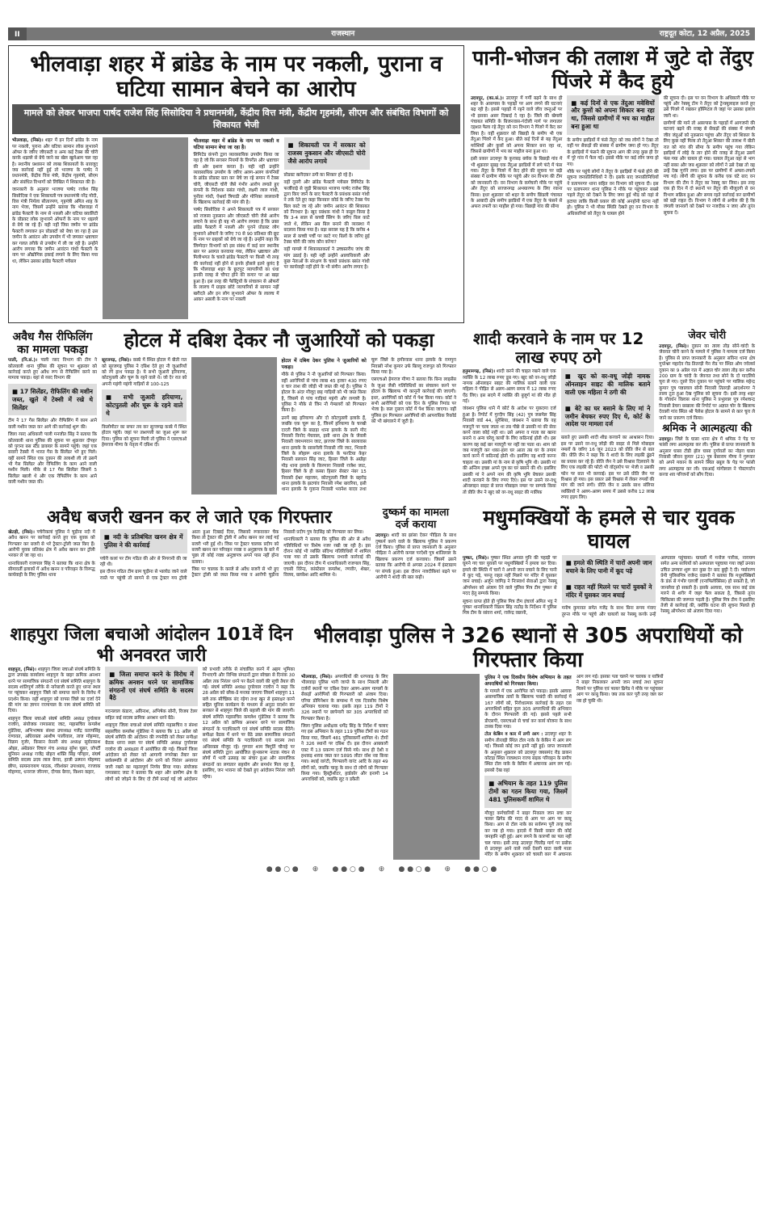II राजस्थान राष्ट्रदूत कोटा, 12 अप्रैल, 2025
भीलवाड़ा शहर में ब्रांडेड के नाम पर नकली, पुराना व घटिया सामान बेचने का आरोप
मामले को लेकर भाजपा पार्षद राजेश सिंह सिसोदिया ने प्रधानमंत्री, केंद्रीय वित्त मंत्री, केंद्रीय गृहमंत्री, सीएम और संबंधित विभागों को शिकायत भेजी
भीलवाड़ा, (निसं)। शहर में इन दिनों ब्रांडेड के नाम पर नकली, पुराना और घटिया सामान लोक लुभावने ऑफर के जरिए जीएसटी व अन्य कई टैक्स की चोरी करके धड़ल्ले से बेचे जाने का खेल खुलेआम चल रहा है। स्थानीय प्रशासन को लाख शिकायतों के बावजूद जब कार्रवाई नहीं हुई तो भाजपा के पार्षद ने प्रधानमंत्री, केंद्रीय वित्त मंत्री, केंद्रीय गृहमंत्री, सीएम और संबंधित विभागों को लिखित में शिकायत की है।
जानकारी के अनुसार भाजपा पार्षद राजेश सिंह सिसोदिया ने एक शिकायती पत्र प्रधानमंत्री नरेंद्र मोदी, वित्त मंत्री निर्मला सीतारमण, गृहमंत्री अमित शाह के नाम भेजा, जिसमें उन्होंने बताया कि भीलवाड़ा में ब्रांडेड फैक्टरी के नाम से नकली और घटिया क्वालिटी के प्रोडक्ट लोक लुभावने ऑफरों के नाम पर धड़ल्ले से बेचे जा रहे हैं। यही नहीं जिस जमीन पर ब्रांडेड फैक्टरी लगाकर इन प्रोडक्टों को बेचा जा रहा है उस जमीन के आवंटन और उपयोग में भी जमकर भ्रष्टाचार कर गलत तरीके से उपयोग में ली जा रही है। उन्होंने आरोप लगाया कि जमीन आवंटन गांधी फैक्टरी के नाम पर औद्योगिक इकाई लगाने के लिए किया गया था, लेकिन उसका ब्रांडेड फैक्टरी ग्लोबल
भीलवाड़ा शहर में ब्रांडेड के नाम पर नकली व घटिया सामान बेचा जा रहा है।
लिमिटेड कंपनी द्वारा व्यावसायिक उपयोग किया जा रहा है जो कि सरासर नियमों के विपरीत और भ्रष्टाचार की ओर इशारा करता है। यही नहीं उन्होंने व्यावसायिक उपयोग के जरिए अलग-अलग कंपनियों के ब्रांडेड प्रोडक्ट बता कर बेचे जा रहे समान में टैक्स चोरी, जीएसटी चोरी जैसे गंभीर आरोप लगाते हुए कंपनी के निदेशक बसंत गांधी, लक्ष्मी लाल गांधी, पुनीता गांधी, ऐश्वर्या त्रिपाठी और मोनिका लालवानी के खिलाफ कार्रवाई की मांग की है।
पार्षद सिसोदिया ने अपने शिकायती पत्र में सरकार को राजस्व नुकसान और जीएसटी चोरी जैसे आरोप लगाने के साथ ही यह भी आरोप लगाया है कि उक्त ब्रांडेड फैक्टरी में नकली और पुराने प्रोडक्ट लोग लुभावने ऑफरों के जरिए 70 से 90 प्रतिशत की छूट के नाम पर ग्राहकों को बेचे जा रहे हैं। उन्होंने कहा कि जिम्मेदार विभागों को इस संबंध में कई बार स्थानीय स्तर पर अवगत करवाया गया, लेकिन भ्रष्टाचार और मिलीभगत के चलते ब्रांडेड फैक्टरी पर किसी भी तरह की कार्रवाई नहीं होने से इनके हौसले इतने बुलंद है कि भीलवाड़ा शहर के छुटपुट व्यापारियों का धंधा इनकी वजह से चौपट होने की कगार पर आ खड़ा हुआ है। इस तरह की फैक्ट्रियों के संचालन से ऑफरों के लालच में ग्राहक छोटे व्यापारियों से सामान नहीं खरीदते और इन लोग लुभावने ऑफर के लालच में आकर असली के नाम पर नकली
■ शिकायती पत्र में सरकार को राजस्व नुकसान और जीएसटी चोरी जैसे आरोप लगाये
प्रोडक्ट खरीदकर ठगी का शिकार हो रहे है।
वहीं दूसरी और ब्रांडेड फैक्टरी ग्लोबल लिमिटेड के फर्जीवाड़े से जुड़ी शिकायत भाजपा पार्षद राजेश सिंह द्वारा किए जाने के बाद फैक्टरी के प्रबंधक बसंत गांधी ने तर्क देते हुए कहा किनबार कोर्ड के जरिए टैक्स पेय बिल काटे जा रहे और जमीन आवंटन की शिकायत को निराधार है। खुद प्रबंधक गांधी ने कबूल किया है कि 3-4 साल से कच्ची स्लिप के जरिए बिल काटे जाते थे, लेकिन अब बिल बनाने की व्यवस्था में बदलाव किया गया है। बड़ा सवाल यह है कि करीब 4 साल से कच्ची पर्चीं पर काटे गए बिलों के जरिए हुई टैक्स चोरी की जांच कौन करेगा?
वहीं मामले में शिकायतकर्ता ने उच्चस्तरीय जांच की मांग उठाई है। यही नहीं उन्होंने आलाधिकारी और कुछ नेताओं के संरक्षण के चलते प्रबंधक बसंत गांधी पर कार्यवाही नहीं होने के भी संगीन आरोप लगाए है।
पानी-भोजन की तलाश में जुटे दो तेंदुए पिंजरे में कैद हुये
उदयपुर, (का.सं.)। उदयपुर में गर्मी बढ़ने के साथ ही शहर के आसपास के पहाड़ों पर आग लगने की घटनाएं बढ़ रही है। इससे पहाड़ों में रहने वाले जीव जन्तुओं पर भी इसका असर दिखाई दे रहा है। जिले की खेमली पंचायत समिति के बिजनवास-गंदोली मार्ग पर लगातार दहशत फैला रहे तेंदुए को वन विभाग ने पिंजरे में कैद कर लिया है। वहीं शुक्रवार को बिछड़ी के समीप भी एक तेंदुआ पिंजरे में कैद हुआ। बीते कई दिनों से यह तेंदुआ मवेशियों और कुत्तों को अपना शिकार बना रहा था, जिससे ग्रामीणों में भय का माहौल बना हुआ था।
इसी प्रकार उदयपुर के कुराबड़ ब्लॉक के बिछड़ी गांव में भी शुक्रवार सुबह एक तेंदुआ झाडियों में लगे फंदे में फंस गया। तेंदुए के पिंजरे में कैद होने की सूचना पर बड़ी संख्या में ग्रामीण मौके पर पहुंचे और वन विभाग की टीम को जानकारी दी। वन विभाग के कर्मचारी मौके पर पहुंचे और तेंदुए को सज्जनगढ़ अभयारण्य के लिए रवाना किया। इधर शुक्रवार को शहर के समीप छिंडली पंचायत के आबादी क्षेत्र समीप झाडियों में एक तेंदुए के फंसने से अफरा तफरी का माहौल हो गया। बिछड़ी गांव की सीमा
■ कई दिनों से एक तेंदुआ मवेशियों और कुत्तों को अपना शिकार बना रहा था, जिससे ग्रामीणों में भय का माहौल बना हुआ था
के समीप झाड़ियों में फंसे तेंदुए को जब लोगों ने देखा तो वहीं पर सैकड़ों की संख्या में ग्रामीण जमा हो गए। तेंदुए के झाड़ियों में फंसने की सूचना आग की तरह कुछ ही देर में पूरे गांव में फैल गई। इससे मौके पर कई लोग जमा हो गए।
मौके पर पहुंचे लोगों ने तेंदुए के झाड़ियों में फंसे होने की सूचना जनप्रतिनिधियों ने दी। इसके बाद जनप्रतिनिधियों ने प्रतापनगर थाना सहित वन विभाग को सूचना दी। इस पर प्रतापनगर थाना पुलिस ने मौके पर पहुंचकर सबसे पहले तेंदुए को देखने के लिए जमा हुई भीड़ को वहां से हटाया ताकि किसी प्रकार की कोई अनहोनी घटना नहीं हो। पुलिस ने भी मौका स्थिति देखते हुए वन विभाग के अधिकारियों को तेंदुए के घायल होने
की सूचना दी। इस पर वन विभाग के अधिकारी मौके पर पहुंचे और रेस्क्यू टीम ने तेंदुए को ट्रेन्क्यूलाइज करते हुए उसे पिंजरे में रखकर हॉस्पिटल ले जहां पर उसका इलाज जारी था।
ग्रामीणों की माने तो आसपास के पहाड़ों में आगजनी की घटनाएं बढ़ने की वजह से सैकड़ों की संख्या में जंगली जीव जंतुओं को नुकसान पहुंचा और तेंदुए को शिकार के लिए कुछ नहीं मिला तो तेंदुआ शिकार की तलाश में बीती रात को गांव की सीमा के समीप पहुंच गया लेकिन झाड़ियों में लोहे के तार होने की वजह से तेंदुआ उसमें फंस गया और घायल हो गया। घायल तेंदुआ वहां से भाग नहीं सका और जब शुक्रवार को लोगों ने उसे देखा तो वह उन्हें देख गुर्राने लगा। इस पर ग्रामीणों में अफरा-तफरी मच गई। लोगों की सूचना के करीब एक घंटे बाद वन विभाग की टीम ने तेंदुए का रेस्क्यू कर लिया। इस तरह एक ही दिन में दो स्थानों पर तेंदुए की मौजूदगी से वन विभाग सक्रिय हुआ और समय रहते कार्रवाई कर ग्रामीणों को बड़ी राहत दी। विभाग ने लोगों से अपील की है कि जंगली जानवरों को देखने पर नजदीक न जाए और तुरंत सूचना दें।
अवैध गैस रीफिलिंग का मामला पकड़ा
होटल में दबिश देकर नौ जुआरियों को पकड़ा
पाली, (नि.सं.)। पाली रसद विभाग की टीम ने कोतवाली थाना पुलिस की सूचना पर शुक्रवार को कार्रवाई करते हुए अवैध रूप से रीफिलिंग करने का मामला पकड़ा। यहां से रसद विभाग की
■ 17 सिलेंडर, रीफिलिंग की मशीन जब्त, खुले में टेक्सी में रखे थे सिलेंडर
टीम ने 17 गैस सिलेंडर और रीफिलिंग में काम आने वाली मशीन जब्त कर आगे की कार्रवाई शुरू की।
जिला रसद अधिकारी पाली मनजीत सिंह ने बताया कि कोतवाली थाना पुलिस की सूचना पर शुक्रवार दोपहर को पुराना बस स्टैंड डाकघर के सामने पहुंचे। जहां एक सवारी टैक्सी में भारत गैस के सिलेंडर भरे हुए मिले। वहीं सामने स्थित एक दुकान की तलाशी ली तो उसमें भी गैस सिलेंडर और रीफिलिंग के काम आने वाली मशीन मिली। मौके से 17 गैस सिलेंडर जिसमें 5 सिलेंडर खाली थे और एक रीफिलिंग के काम आने वाली मशीन जब्त की।
सूरजगढ़, (निसं)। कस्बे में स्थित होटल में बीती रात को सूरजगढ़ पुलिस ने दबिश देते हुए नौ जुआरियों को रंगे हाथ पकड़ा है। ये सभी जुआरी हरियाणा, कोटपुतली और चूरू के रहने वाले थे। जो देर रात को अपनी महंगी महंगी गाड़ियों से 100-125
■ सभी जुआरी हरियाणा, कोटपुतली और चूरू के रहने वाले थे
किलोमीटर का सफर तय कर सूरजगढ़ कस्बे में स्थित होटल पहुंचे। जहां पर ताशपत्ती का जुआ शुरू कर दिया। पुलिस को सूचना मिली तो पुलिस ने एसएचओ हेमराज मीणा के नेतृत्व में दबिश दी।
होटल में दबिश देकर पुलिस ने जुआरियों को पकड़ा।
मौके से पुलिस ने नौ जुआरियों को गिरफ्तार किया। वहीं आरोपियों से पांच लाख 45 हजार 430 रुपए व चार ताश की जोड़ी भी जब्त की गई है। पुलिस ने होटल के अंदर मौजूद छह गाड़ियों को भी जब्त किया है, जिसमें से पांच गाड़ियां महंगी और लग्जरी है। पुलिस ने मौके से जिन नौ गेम्बलरों को गिरफ्तार किया है।
उनमें छह हरियाणा और दो कोटपुतली इलाके हैं, जबकि एक चूरू का है, जिनमें हरियाणा के चरखी दादरी जिले के बाढड़ा थाना इलाके के कारी मोद निवासी विनोद मेघवाल, इसी थाना क्षेत्र के जेवली निवासी जयभगवान जाट, झज्जर जिले के सालावास थाना इलाके के सासरोली निवासी रवि जाट, भिवानी जिले के लोहारू थाना इलाके के फरटिया केहर निवासी बलवान सिंह जाट, हिसार जिले के अग्रोहा मोड़ थाना इलाके के किरमारा निवासी राजेश जाट, हिसार जिले के ही कस्बा हिसार सेक्टर नंबर 15 निवासी ईश्वर महाजन, कोटपुतली जिले के बहरोड़ थाना इलाके के झटगांव निवासी रमेश बावरिया, इसी थाना इलाके के गुवाना निवासी भवनेश यादव तथा चूरू जिले के हमीरवास थाना इलाके के रामपुरा निवासी नरेश कुमार उर्फ बिल्लू राजपूत को गिरफ्तार किया गया है।
एसएचओ हेमराज मीणा ने बताया कि बिना लाइसेंस के जुआ जैसी गतिविधियों का संचालन करने पर होटल के खिलाफ भी कानूनी कार्रवाई की जाएगी। इधर, आरोपियों को कोर्ट में पेश किया गया। कोर्ट ने सभी आरोपियों को एक दिन के पुलिस रिमांड पर भेजा है। कल दुबारा कोर्ट में पेश किया जाएगा। वहीं पुलिस इन गिरफ्तार आरोपियों की आपराधिक रिकॉर्ड को भी खंगालने में जुटी है।
शादी करवाने के नाम पर 12 लाख रुपए ठगे
हनुमानगढ़, (निसं)। शादी करने की चाहत रखने वाले एक व्यक्ति के 12 लाख रुपए डूब गए। खुद को वर-वधू जोड़ी नामक ऑनलाइन साइट की मालिक बताने वाली एक महिला ने पीड़ित से अलग-अलग समय में 12 लाख रुपए ऐंठ लिए। इस सदमे में व्यक्ति की बुजुर्ग मां की मौत हो गई।
जंक्शन पुलिस थाने में कोर्ट के आदेश पर मुकदमा दर्ज हुआ है। रिपोर्ट में गुरदीप सिंह (42) पुत्र जसमेल सिंह निवासी वार्ड 44, सुरेशिया, जंक्शन ने बताया कि वह मजदूरी पर चला जाता था तब पीछे से उसकी मां की सेवा करने वाला कोई नहीं था। उसे अपना व माता का खाना बनाने व अन्य घरेलू कार्यों के लिए कठिनाई होती थी। इस कारण वह कई बार मजदूरी पर नहीं जा पाता था। शाम को जब मजदूरी कर थका-हारा घर आता तब घर के तमाम कार्य करने में कठिनाई होती थी। इसलिए वह शादी करना चाहता था। उसकी मां के नाम से कृषि भूमि थी। उसकी मां की अन्तिम इच्छा अपने पुत्र का घर बसाने की थी। इसलिए उसकी मां ने अपने नाम की कृषि भूमि बेचकर उसकी शादी करवाने के लिए रुपए दिए। इस पर उसने वर-वधू ऑनलाइन साइट से प्राप्त मोबाइल नम्बर पर सम्पर्क किया तो प्रीति जैन ने खुद को वर-वधू साइट की मालिक
■ खुद को वर-वधू जोड़ी नामक ऑनलाइन साइट की मालिक बताने वाली एक महिला ने ठगी की
■ बेटे का घर बसाने के लिए मां ने जमीन बेचकर रुपए दिए थे, कोर्ट के आदेश पर मामला दर्ज
बताते हुए उसकी शादी शीघ्र करवाने का आश्वासन दिया। इस पर उसने वर-वधू जोड़ी की साइट से मिले मोबाइल नम्बरों के जरिए 16 जून 2023 को प्रीति जैन से बात की। प्रीति जैन ने कहा कि वे शादी के लिए लड़की ढूंढने का प्रयास कर रहे हैं। प्रीति जैन ने उसे विश्वास दिलवाने के लिए एक लड़की की फोटो भी वॉट्सऐप पर भेजी व उसकी फोन पर बात भी करवाई। इस पर उसे प्रीति जैन पर विश्वास हो गया। इस प्रकार उसे विश्वास में लेकर रुपयों की मांग की जाने लगी। प्रीति जैन व उसके साथ संलिप्त व्यक्तियों ने अलग-अलग समय में उससे करीब 12 लाख रुपए हड़प लिए।
जेवर चोरी
उदयपुर, (निसं)। दुकान का ताला तोड़ सोने-चांदी के जेवरात चोरी करने के मामले में पुलिस ने मामला दर्ज किया है। पुलिस से प्राप्त जानकारी के अनुसार सविना थाना क्षेत्र गुप्तेश्वर महादेव रोड तितरड़ी मैन रोड पर स्थित ओम ज्वेलर्स दुकान का 9 अप्रेल रात में अज्ञात चोर ताला तोड़ कर करीब 200 ग्राम के चांदी के जेवरात तथा सोने के दो मादलिये चुरा ले गए। दूसरे दिन दुकान पर पहुंचने पर मालिक महेन्द्र कुमार पुत्र पन्नालाल सोनी निवासी तितरड़ी आदर्शनगर ने ताला टूटा हुआ देख पुलिस को सूचना दी। इसी तरह शहर के गोवर्धन विलास थाना पुलिस ने प्रभुलाल पुत्र रमेशचन्द्र निवासी डेचरा बब्बाला की रिपोर्ट पर अज्ञात चोर के खिलाफ देवाली गांव स्थित श्री पैलेस होटल के सामने से कार चुरा ले जाने का प्रकरण दर्ज किया।
श्रमिक ने आत्महत्या की
उदयपुर। जिले के घासा थाना क्षेत्र में श्रमिक ने पेड़ पर फांसी लगा आत्महत्या कर ली। पुलिस से प्राप्त जानकारी के अनुसार घासा टीडी हॉल घासा दुर्गावतों का नोहरा घासा निवासी जीवन कुमार (21) पुत्र बेसाराम मीणा ने गुरूवार को अपने मकान के सामने स्थित बबूल के पेड़ पर फांसी लगा आत्महत्या कर ली। एसआई मांगीलाल ने पोस्टमार्टम करवा शव परिजनों को सौंप दिया।
अवैध बजरी खनन कर ले जाते एक गिरफ्तार
खेतड़ी, (निसं)। पचेरीकलां पुलिस ने चुड़ीना नदी में अवैध खनन पर कार्रवाई करते हुए एक युवक को गिरफ्तार कर बजरी से भरे ट्रैक्टर-ट्रॉली जब्त किए हैं। आरोपी युवक प्रतिबंध क्षेत्र में अवैध खनन कर ट्रॉली भरकर ले जा रहा था।
थानाधिकारी राजपाल सिंह ने बताया कि थाना क्षेत्र के सीमावर्ती इलाकों में अवैध खनन व परिवहन के विरूद्ध कार्यवाही के लिए पुलिस थाना
■ नदी के प्रतिबंधित खनन क्षेत्र में पुलिस ने की कार्रवाई
पचेरी कलां पर टीम गठित की ओर से निगरानी की जा रही थी।
इस दौरान गठित टीम ग्राम चुड़ीना से भालोठ जाने वाले रास्ते पर पहुंची तो सामने से एक ट्रेक्टर मय ट्रॉली आता हुआ दिखाई दिया, जिसको रूकवाकर चैक किया तो ट्रेक्टर की ट्रॉली में अवैध खनन कर लाई गई बजरी भरी हुई थी। जिस पर ट्रैक्टर चालक प्रदीप को बजरी खनन कर परिवहन रवन्ना व अनुज्ञापत्र के बारे में पूछा तो कोई रवन्ना अनुज्ञापत्र अपने पास नहीं होना बताया।
जिस पर चालक के कब्जे से अवैध बजरी से भरे हुए ट्रैक्टर ट्रॉली को जब्त किया गया व आरोपी चुड़ीना निवासी प्रदीप पुत्र वेदसिंह को गिरफ्तार कर लिया।
थानाधिकारी ने बताया कि पुलिस की ओर से अवैध गतिविधियों पर विशेष नजर रखी जा रही है। इस दौरान कोई भी व्यक्ति संदिग्ध गतिविधियों में शामिल पाया गया तो उसके खिलाफ प्रभावी कार्रवाई की जाएगी। इस दौरान टीम में थानाधिकारी राजपाल सिंह, एचसी विरेन्द्र, कांस्टेबल कमलेश, रणवीर, शेखर, विजय, बलकेश आदि शामिल थे।
दुष्कर्म का मामला दर्ज कराया
उदयपुर। शादी का झांसा देकर पीड़िता के साथ दुष्कर्म करने वाले के खिलाफ पुलिस ने प्रकरण दर्ज किया। पुलिस से प्राप्त जानकारी के अनुसार पीड़िता ने आरोपी कमल परदेशी पुत्र शांतिलाल के खिलाफ प्रकरण दर्ज करवाया। जिसमें उसने बताया कि आरोपी से अगस्त 2024 में इंस्टाग्राम पर संपर्क हुआ। इस दौरान नजदीकियां बढ़ने पर आरोपी ने शादी की बात कही।
मधुमक्खियों के हमले से चार युवक घायल
पुष्कर, (निसं)। पुष्कर स्थित अगस्त मुनि की पहाड़ी पर घूमने गए चार युवकों पर मधुमक्खियों ने हमला कर दिया। हमले की स्थिति में चारों ने अपनी जान बचाने के लिए पानी में कूद पड़े, परन्तु राहत नहीं मिलने पर मंदिर में घुसकर जान बचाई। अर्जुन जांगिड़ ने निःस्वार्थ सेवाओं द्वारा रेस्क्यू ऑपरेशन को अंजाम देने वाले पुलिस मित्र टीम पुष्कर से मदद हेतु सम्पर्क किया।
सूचना प्राप्त होते ही पुलिस मित्र टीम इंचार्ज अमित भट्ट ने पुष्कर थानाधिकारी विक्रम सिंह राठौड़ के निर्देशन में पुलिस मित्र टीम के सांवरा शर्मा, राजेन्द्र वछानी,
■ हमले की स्थिति में चारों अपनी जान बचाने के लिए पानी में कूद पड़े
■ राहत नहीं मिलने पर चारों युवकों ने मंदिर में घुसकर जान बचाई
मनीष कुमावत समेत गजेंद्र के साथ बिना समय गंवाए तुरन्त मौके पर पहुंचे और घायलों का रेस्क्यू करके उन्हें अस्पताल पहुंचाया। घायलों में मनोज पारीक, नारायण समेत अन्य साथियों को अस्पताल पहुचाया गया जहाँ उनका उचित उपचार शुरू कर कुछ देर बाद छुट्टी दे दी। पर्यावरण प्रेमी पुलिसमित्र राजेन्द्र वछानी ने बताया कि मधुमक्खियों के डंक से गंभीर एलर्जी (एनाफिलेक्सिस) हो सकती है, जो जानलेवा हो सकती है। इसके अलावा, एक साथ कई डंक मारने से शरीर में जहर फैल सकता है, जिससे तुरंत चिकित्सा की जरूरत पड़ती है। पुलिस मित्र टीम ने इसलिए तेजी से कार्रवाई की, क्योंकि घटना की सूचना मिलते ही रेस्क्यू ऑपरेशन को अंजाम दिया गया।
शाहपुरा जिला बचाओ आंदोलन 101वें दिन भी अनवरत जारी
शाहपुरा, (निसं)। शाहपुरा जिला बचाओ संघर्ष समिति के द्वारा उपखंड कार्यालय शाहपुरा के बाहर क्रमिक अनशन धरने पर सामाजिक संगठनों एवं संघर्ष समिति शाहपुरा के सदस्य शांतिपूर्ण तरीके से नारेबाजी करते हुए धरना स्थल पर पहुंचकर शाहपुरा जिले को समाप्त करने के विरोध में प्रदर्शन किया। वहीं शाहपुरा को वापस जिले का दर्जा देने की मांग का ज्ञापन राज्यपाल के नाम संघर्ष समिति को दिया।
शाहपुरा जिला बचाओ संघर्ष समिति अध्यक्ष दुर्गालाल राजोरा, संयोजक रामप्रसाद जाट, महासचिव कमलेश मुंडेतिया, अभिभाषक संस्था उपाध्यक्ष गजेंद्र प्रतापसिंह राणावत, अधिवक्ता आशीष पालीवाल, ताज मोहम्मद, विक्रम गुर्जर, किसान केसरी संघ अध्यक्ष सूर्यप्रकाश ओझा, अंबेडकर विचार मंच अध्यक्ष सुरेश घूसर, प्रॉपर्टी यूनियन अध्यक्ष राजेंद्र बोहरा शक्ति सिंह परिहार, संघर्ष समिति सदस्य उदय लाल बैरवा, हाजी उस्मान मोहम्मद छीपा, सत्यनारायण पाठक, रविशंकर उपाध्याय, रज्जाक मोहम्मद, धनराज जीनगर, दीपक बैरवा, किशन कहार,
■ जिला समाप्त करने के विरोध में क्रमिक अनशन धरने पर सामाजिक संगठनों एवं संघर्ष समिति के सदस्य बैठे
मदनलाल कंडारा, अविनाश, अभिषेक सोनी, विजय टेलर सहित कई सदस्य क्रमिक अनशन धरने बैठे।
शाहपुरा जिला बचाओ संघर्ष समिति महासचिव व संस्था सहसचिव कमलेश मुंडेतिया ने बताया कि 11 अप्रैल को संघर्ष समिति की आंदोलन की रणनीति को लेकर समीक्षा बैठक धरना स्थल पर संघर्ष समिति अध्यक्ष दुर्गालाल राजोरा की अध्यक्षता में आयोजित की गई। जिसमें जिला आंदोलन को लेकर को आगामी रूपरेखा तैयार कर सर्वसम्मति से आंदोलन और धरने को निरंतर अनवरत जारी रखने का महत्वपूर्ण निर्णय लिया गया। संयोजक रामप्रसाद जाट ने बताया कि शहर और ग्रामीण क्षेत्र के लोगों को जोड़ने के लिए दो टीमें बनाई गई जो आंदोलन को प्रभावी तरीके से संचालित करने में अहम भूमिका निभाएगी और विभिन्न संगठनों द्वारा स्वेच्छा से दिनांक 30 अप्रैल तक निरंतर धरने पर बैठने वालों की सूची तैयार की गई। संघर्ष समिति अध्यक्ष दुर्गालाल राजोरा ने कहा कि 28 अप्रैल को ब्लैक-डे मनाया जाएगा जिसमें शाहपुरा 11 बजे तक स्वैच्छिक बंद रहेगा तथा खून से हस्ताक्षर करने सहित यूनिक कार्यक्रम के माध्यम से अनूठा प्रदर्शन कर सरकार से शाहपुरा जिले की बहाली की मांग की जाएगी। संघर्ष समिति महासचिव कमलेश मुंडेतिया ने बताया कि 12 अप्रैल को क्रमिक अनशन धरने पर सामाजिक संगठनों के पदाधिकारी एवं संघर्ष समिति सदस्य बैठेंगे। समीक्षा बैठक में धरने पर बैठे उक्त सामाजिक संगठनों एवं संघर्ष समिति के पदाधिकारी एवं सदस्य तथा अधिवक्ता मौजूद रहे। गुरुवार शाम त्रिमूर्ति चौराहे पर संघर्ष समिति द्वारा आयोजित कुंभकरण नाटक मंचन से लोगों में भारी उत्साह का संचार हुआ और सामाजिक संगठनों का लगातार सहयोग और समर्थन मिल रहा है, इसलिए, जन भावना को देखते हुए आंदोलन निरंतर जारी रहेगा।
भीलवाड़ा पुलिस ने 326 स्थानों से 305 अपराधियों को गिरफ्तार किया
भीलवाड़ा, (निसं)। अपराधियों की धरपकड़ के लिए भीलवाड़ा पुलिस भारी जाप्ते के साथ निकली और दर्जनों स्थानों पर दबिश देकर अलग-अलग मामलों के सैकड़ों आरोपियों की गिरफ्तारी को अंजाम दिया। एरिया डोमिनेशन के सम्बन्ध में एक दिवसीय विशेष अभियान चलाया गया। इसके तहत 119 टीमों ने 326 स्थानों पर छापेमारी कर 305 अपराधियों को गिरफ्तार किया है।
जिला पुलिस अधीक्षक धर्मेंद्र सिंह के निर्देश में चलाए गए इस अभियान के तहत 119 पुलिस टीमों का गठन किया गया, जिसमें 481 पुलिसकर्मी शामिल थे। टीमों ने 326 स्थानों पर दबिश दी। इस दौरान आबकारी एक्ट में 13 प्रकरण दर्ज किये गये। साथ ही देशी व हथकड़ शराब जब्त कर 5895 लीटर वॉश नष्ट किया गया। स्थाई वारंटी, गिरफ्तारी वारंट आदि के तहत 49 लोगों को, जबकि चाकू के साथ दो लोगों को गिरफ्तार किया गया। हिस्ट्रीशीटर, हार्डकोर और इनामी 14 अपराधियों को, जबकि लूट व डकैती
पुलिस ने एक दिवसीय विशेष अभियान के तहत अपराधियों को गिरफ्तार किया।
के मामले में एक आरोपित को पकड़ा। इसके अलावा असामाजिक तत्वों के खिलाफ पाबंदी की कार्रवाई में 167 लोगों को, निरोधात्मक कार्रवाई के तहत दस अपराधियों सहित कुल 305 अपराधियों की अभियान के दौरान गिरफ्तारी की गई। इससे पहले सभी डीएसपी, एसएचओ से चर्चा कर कार्य योजना के साथ टास्क दिया गया।
टोल केबिन व कार में लगी आग : उदयपुर शहर के समीप तीरतड़ी स्थित टोल नाके के केबिन में आग लग गई। जिससे कोई जन हानी नहीं हुई। प्राप्त जानकारी के अनुसार शुक्रवार को उदयपुर जयसमंद रोड़ डाकन कोटड़ा स्थित राजस्थान राज्य सड़क परिवहन के समीप स्थित टोल नाके के केबिन में अचानक आग लग गई। इसको देख वहां
■ अभियान के तहत 119 पुलिस टीमों का गठन किया गया, जिसमें 481 पुलिसकर्मी शामिल थे
मौजूद कर्मचारियों ने बाहर निकाल जान बचा कर फायर ब्रिगेड की मदद से आग पर आग पर काबू किया। आग से टोल नाके का सर्वरूम पूरी तरह जल कर नष्ट हो गया। हादसे में किसी प्रकार की कोई जनहानि नहीं हुई। आग लगने के कारणों का पता नहीं चल पाया। इसी तरह उदयपुर चित्तौड़ मार्ग पर डबोक से उदयपुर आने वाले रास्ते देबारी घाटा वाली माता मंदिर के समीप शुक्रवार को चलती कार में अचानक आग लग गई। इसका पता चलने पर चालक व यात्रियों ने बाहर निकलकर अपनी जान बचाई तथा सूचना मिलने पर पुलिस एवं फायर ब्रिगेड ने मौके पर पहुंचकर आग पर काबू किया। जब तक कार पूरी तरह जल कर नष्ट हो चुकी थी।
● ● ○ ● ⊕ ● ● ○ ● ⊕ ● ● ○ ● ⊕ ● ● ○ ●